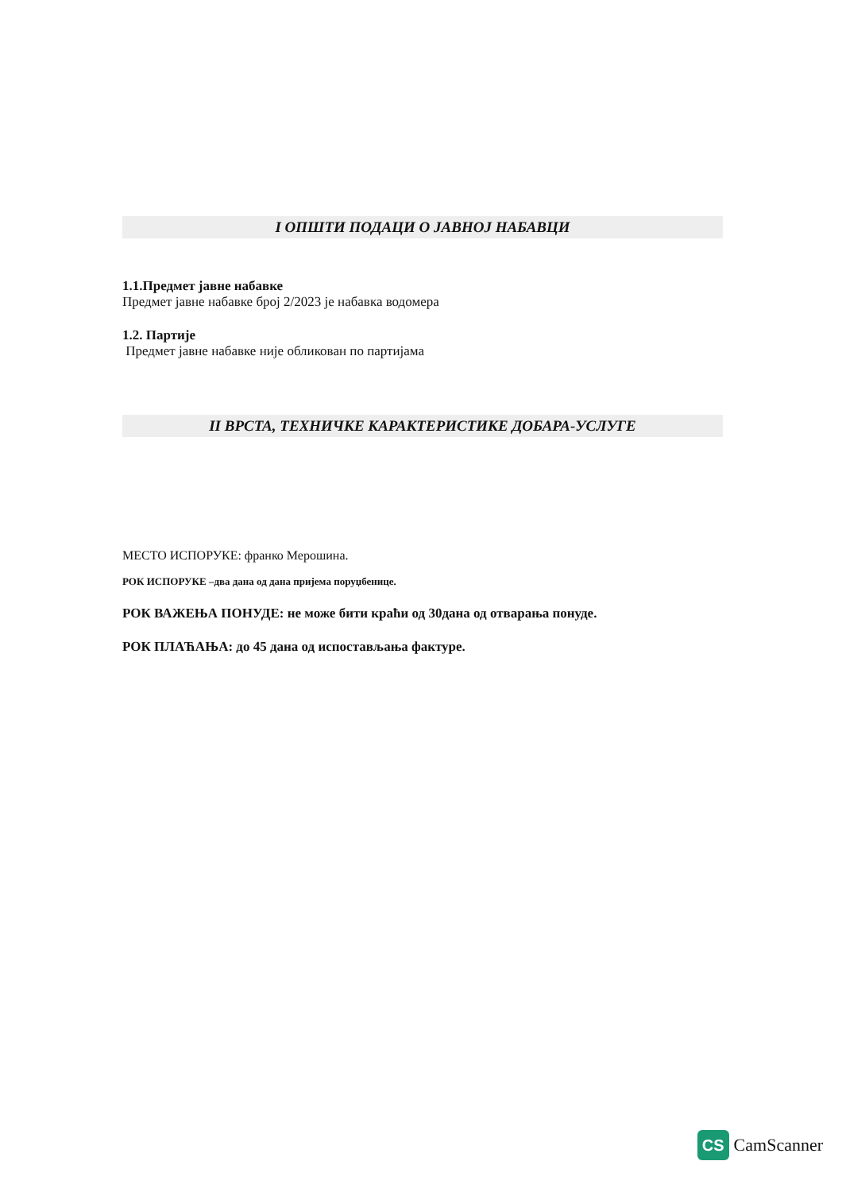I ОПШТИ ПОДАЦИ О ЈАВНОЈ НАБАВЦИ
1.1.Предмет јавне набавке
Предмет јавне набавке број 2/2023 је набавка водомера
1.2. Партије
Предмет јавне набавке није обликован по партијама
II ВРСТА, ТЕХНИЧКЕ КАРАКТЕРИСТИКЕ ДОБАРА-УСЛУГЕ
МЕСТО ИСПОРУКЕ: франко Мерошина.
РОК ИСПОРУКЕ –два дана од дана пријема поруџбенице.
РОК ВАЖЕЊА ПОНУДЕ: не може бити краћи од 30дана од отварања понуде.
РОК ПЛАЋАЊА: до 45 дана од испостављања фактуре.
CS
CamScanner